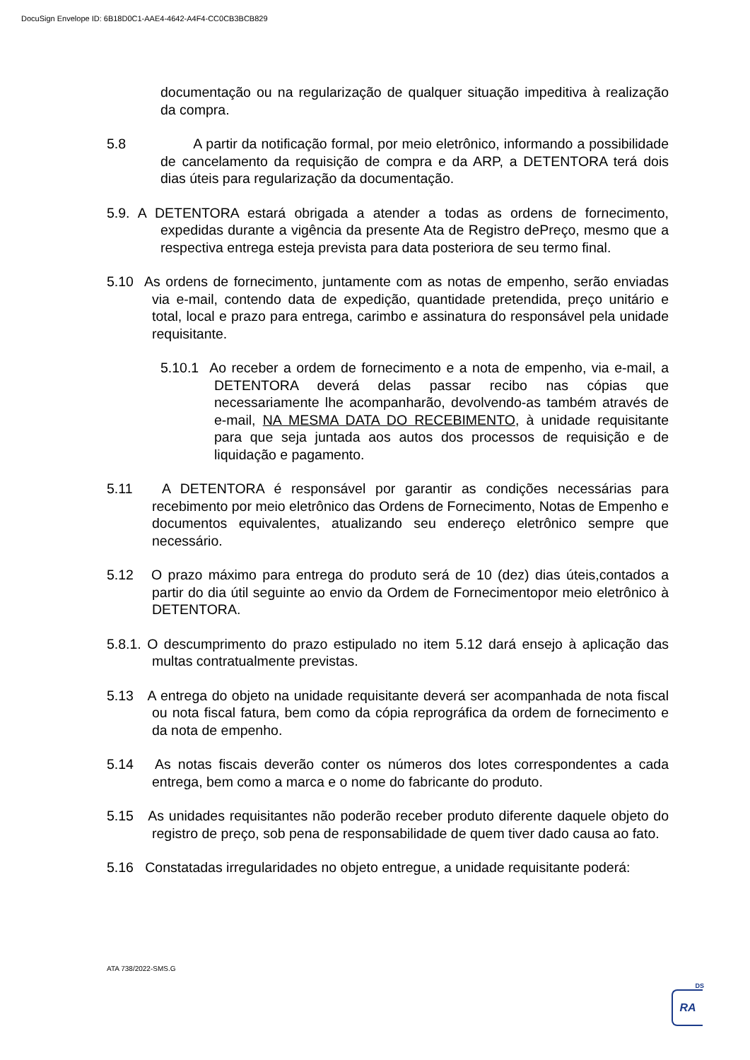DocuSign Envelope ID: 6B18D0C1-AAE4-4642-A4F4-CC0CB3BCB829
documentação ou na regularização de qualquer situação impeditiva à realização da compra.
5.8 A partir da notificação formal, por meio eletrônico, informando a possibilidade de cancelamento da requisição de compra e da ARP, a DETENTORA terá dois dias úteis para regularização da documentação.
5.9. A DETENTORA estará obrigada a atender a todas as ordens de fornecimento, expedidas durante a vigência da presente Ata de Registro dePreço, mesmo que a respectiva entrega esteja prevista para data posteriora de seu termo final.
5.10 As ordens de fornecimento, juntamente com as notas de empenho, serão enviadas via e-mail, contendo data de expedição, quantidade pretendida, preço unitário e total, local e prazo para entrega, carimbo e assinatura do responsável pela unidade requisitante.
5.10.1 Ao receber a ordem de fornecimento e a nota de empenho, via e-mail, a DETENTORA deverá delas passar recibo nas cópias que necessariamente lhe acompanharão, devolvendo-as também através de e-mail, NA MESMA DATA DO RECEBIMENTO, à unidade requisitante para que seja juntada aos autos dos processos de requisição e de liquidação e pagamento.
5.11 A DETENTORA é responsável por garantir as condições necessárias para recebimento por meio eletrônico das Ordens de Fornecimento, Notas de Empenho e documentos equivalentes, atualizando seu endereço eletrônico sempre que necessário.
5.12 O prazo máximo para entrega do produto será de 10 (dez) dias úteis,contados a partir do dia útil seguinte ao envio da Ordem de Fornecimentopor meio eletrônico à DETENTORA.
5.8.1. O descumprimento do prazo estipulado no item 5.12 dará ensejo à aplicação das multas contratualmente previstas.
5.13 A entrega do objeto na unidade requisitante deverá ser acompanhada de nota fiscal ou nota fiscal fatura, bem como da cópia reprográfica da ordem de fornecimento e da nota de empenho.
5.14 As notas fiscais deverão conter os números dos lotes correspondentes a cada entrega, bem como a marca e o nome do fabricante do produto.
5.15 As unidades requisitantes não poderão receber produto diferente daquele objeto do registro de preço, sob pena de responsabilidade de quem tiver dado causa ao fato.
5.16 Constatadas irregularidades no objeto entregue, a unidade requisitante poderá:
ATA 738/2022-SMS.G
DS
RA